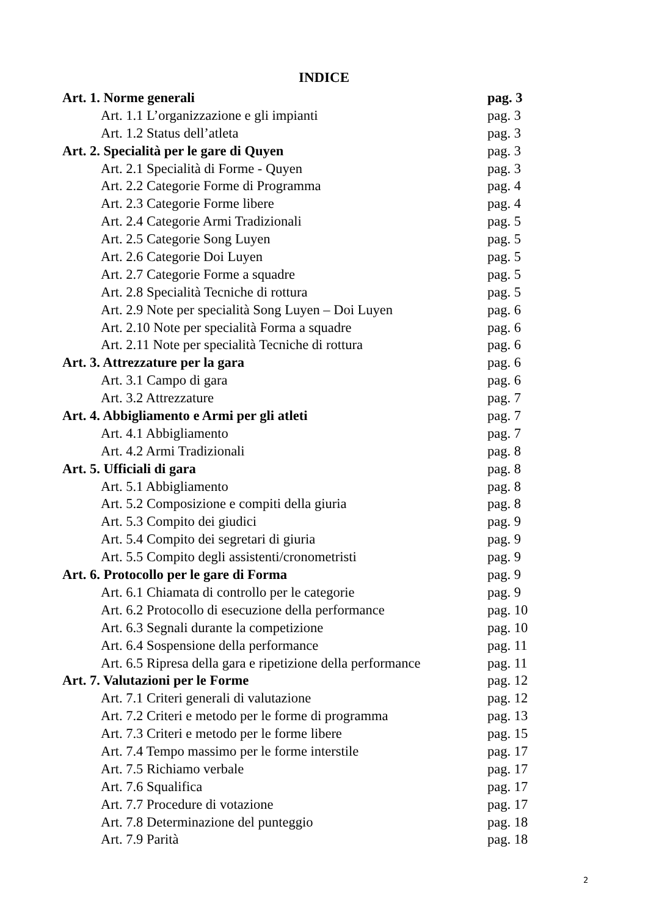INDICE
Art. 1. Norme generali pag. 3
Art. 1.1 L’organizzazione e gli impianti pag. 3
Art. 1.2 Status dell’atleta pag. 3
Art. 2. Specialità per le gare di Quyen pag. 3
Art. 2.1 Specialità di Forme - Quyen pag. 3
Art. 2.2 Categorie Forme di Programma pag. 4
Art. 2.3 Categorie Forme libere pag. 4
Art. 2.4 Categorie Armi Tradizionali pag. 5
Art. 2.5 Categorie Song Luyen pag. 5
Art. 2.6 Categorie Doi Luyen pag. 5
Art. 2.7 Categorie Forme a squadre pag. 5
Art. 2.8 Specialità Tecniche di rottura pag. 5
Art. 2.9 Note per specialità Song Luyen – Doi Luyen pag. 6
Art. 2.10 Note per specialità Forma a squadre pag. 6
Art. 2.11 Note per specialità Tecniche di rottura pag. 6
Art. 3. Attrezzature per la gara pag. 6
Art. 3.1 Campo di gara pag. 6
Art. 3.2 Attrezzature pag. 7
Art. 4. Abbigliamento e Armi per gli atleti pag. 7
Art. 4.1 Abbigliamento pag. 7
Art. 4.2 Armi Tradizionali pag. 8
Art. 5. Ufficiali di gara pag. 8
Art. 5.1 Abbigliamento pag. 8
Art. 5.2 Composizione e compiti della giuria pag. 8
Art. 5.3 Compito dei giudici pag. 9
Art. 5.4 Compito dei segretari di giuria pag. 9
Art. 5.5 Compito degli assistenti/cronometristi pag. 9
Art. 6. Protocollo per le gare di Forma pag. 9
Art. 6.1 Chiamata di controllo per le categorie pag. 9
Art. 6.2 Protocollo di esecuzione della performance pag. 10
Art. 6.3 Segnali durante la competizione pag. 10
Art. 6.4 Sospensione della performance pag. 11
Art. 6.5 Ripresa della gara e ripetizione della performance pag. 11
Art. 7. Valutazioni per le Forme pag. 12
Art. 7.1 Criteri generali di valutazione pag. 12
Art. 7.2 Criteri e metodo per le forme di programma pag. 13
Art. 7.3 Criteri e metodo per le forme libere pag. 15
Art. 7.4 Tempo massimo per le forme interstile pag. 17
Art. 7.5 Richiamo verbale pag. 17
Art. 7.6 Squalifica pag. 17
Art. 7.7 Procedure di votazione pag. 17
Art. 7.8 Determinazione del punteggio pag. 18
Art. 7.9 Parità pag. 18
2